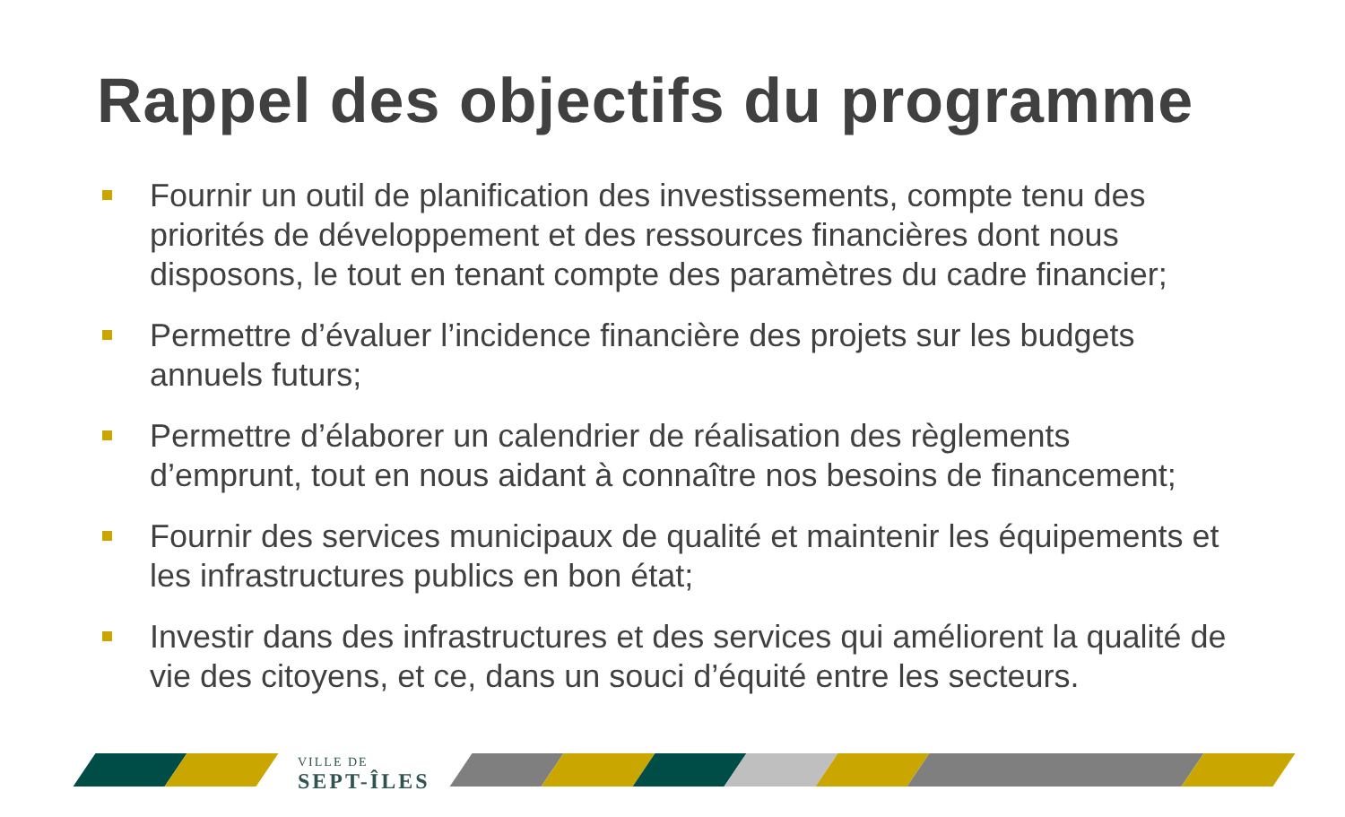Rappel des objectifs du programme
Fournir un outil de planification des investissements, compte tenu des priorités de développement et des ressources financières dont nous disposons, le tout en tenant compte des paramètres du cadre financier;
Permettre d’évaluer l’incidence financière des projets sur les budgets annuels futurs;
Permettre d’élaborer un calendrier de réalisation des règlements d’emprunt, tout en nous aidant à connaître nos besoins de financement;
Fournir des services municipaux de qualité et maintenir les équipements et les infrastructures publics en bon état;
Investir dans des infrastructures et des services qui améliorent la qualité de vie des citoyens, et ce, dans un souci d’équité entre les secteurs.
VILLE DE
SEPT-ÎLES